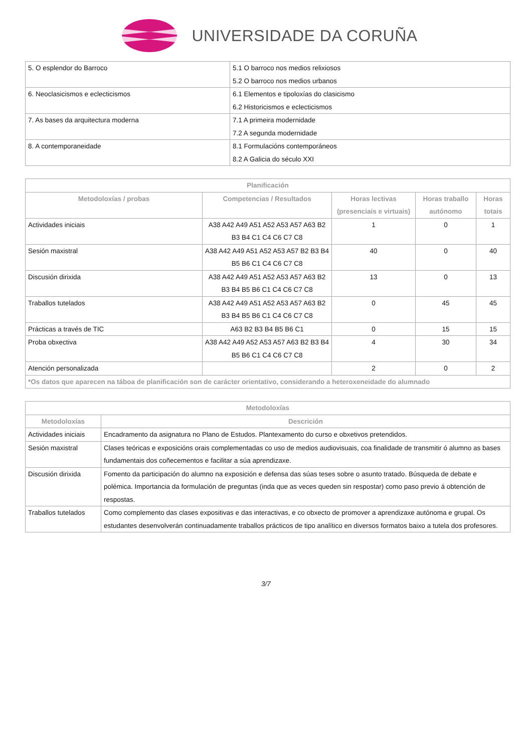UNIVERSIDADE DA CORUÑA
| 5. O esplendor do Barroco | 5.1 O barroco nos medios relixiosos 5.2 O barroco nos medios urbanos |
| 6. Neoclasicismos e eclecticismos | 6.1 Elementos e tipoloxías do clasicismo 6.2 Historicismos e eclecticismos |
| 7. As bases da arquitectura moderna | 7.1 A primeira modernidade 7.2 A segunda modernidade |
| 8. A contemporaneidade | 8.1 Formulacións contemporáneos 8.2 A Galicia do século XXI |
| Planificación | | | | |
| --- | --- | --- | --- | --- |
| Metodoloxías / probas | Competencias / Resultados | Horas lectivas (presenciais e virtuais) | Horas traballo autónomo | Horas totais |
| Actividades iniciais | A38 A42 A49 A51 A52 A53 A57 A63 B2 B3 B4 C1 C4 C6 C7 C8 | 1 | 0 | 1 |
| Sesión maxistral | A38 A42 A49 A51 A52 A53 A57 B2 B3 B4 B5 B6 C1 C4 C6 C7 C8 | 40 | 0 | 40 |
| Discusión dirixida | A38 A42 A49 A51 A52 A53 A57 A63 B2 B3 B4 B5 B6 C1 C4 C6 C7 C8 | 13 | 0 | 13 |
| Traballos tutelados | A38 A42 A49 A51 A52 A53 A57 A63 B2 B3 B4 B5 B6 C1 C4 C6 C7 C8 | 0 | 45 | 45 |
| Prácticas a través de TIC | A63 B2 B3 B4 B5 B6 C1 | 0 | 15 | 15 |
| Proba obxectiva | A38 A42 A49 A52 A53 A57 A63 B2 B3 B4 B5 B6 C1 C4 C6 C7 C8 | 4 | 30 | 34 |
| Atención personalizada | | 2 | 0 | 2 |
| *Os datos que aparecen na táboa de planificación son de carácter orientativo, considerando a heteroxeneidade do alumnado | | | | |
| Metodoloxías | |
| --- | --- |
| Metodoloxías | Descrición |
| Actividades iniciais | Encadramento da asignatura no Plano de Estudos. Plantexamento do curso e obxetivos pretendidos. |
| Sesión maxistral | Clases teóricas e exposicións orais complementadas co uso de medios audiovisuais, coa finalidade de transmitir ó alumno as bases fundamentais dos coñecementos e facilitar a súa aprendizaxe. |
| Discusión dirixida | Fomento da participación do alumno na exposición e defensa das súas teses sobre o asunto tratado. Búsqueda de debate e polémica. Importancia da formulación de preguntas (inda que as veces queden sin respostar) como paso previo á obtención de respostas. |
| Traballos tutelados | Como complemento das clases expositivas e das interactivas, e co obxecto de promover a aprendizaxe autónoma e grupal. Os estudantes desenvolverán continuadamente traballos prácticos de tipo analítico en diversos formatos baixo a tutela dos profesores. |
3/7